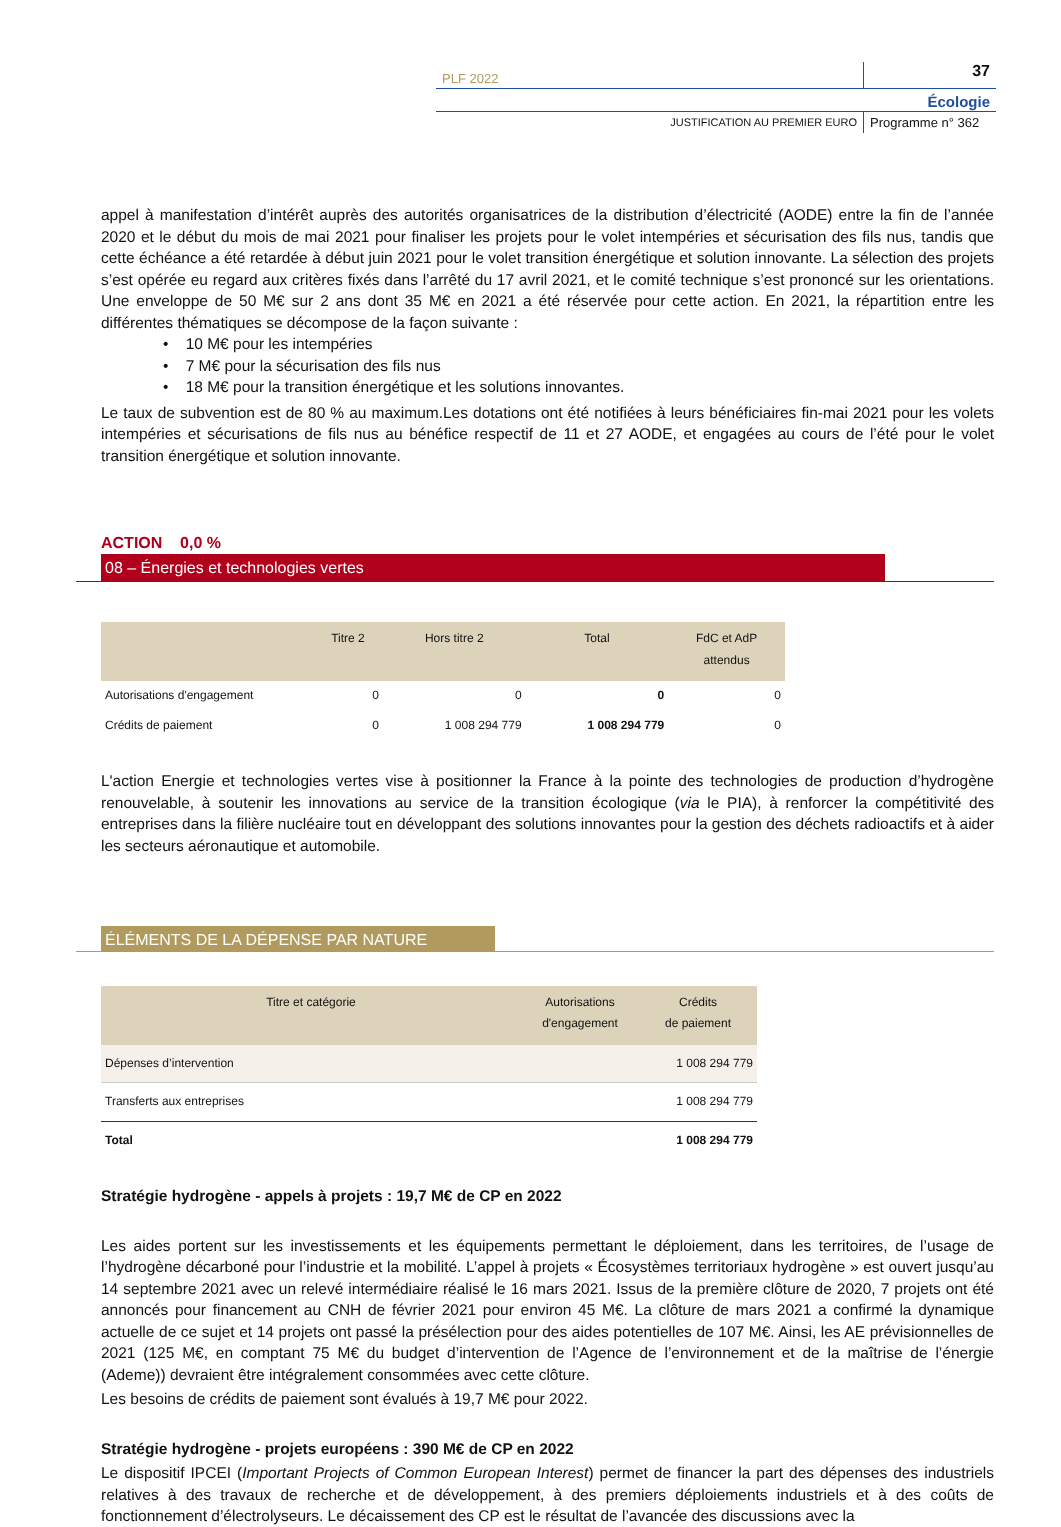PLF 2022
37
Écologie
JUSTIFICATION AU PREMIER EURO
Programme n° 362
appel à manifestation d’intérêt auprès des autorités organisatrices de la distribution d’électricité (AODE) entre la fin de l’année 2020 et le début du mois de mai 2021 pour finaliser les projets pour le volet intempéries et sécurisation des fils nus, tandis que cette échéance a été retardée à début juin 2021 pour le volet transition énergétique et solution innovante. La sélection des projets s’est opérée eu regard aux critères fixés dans l’arrêté du 17 avril 2021, et le comité technique s’est prononcé sur les orientations. Une enveloppe de 50 M€ sur 2 ans dont 35 M€ en 2021 a été réservée pour cette action. En 2021, la répartition entre les différentes thématiques se décompose de la façon suivante :
• 10 M€ pour les intempéries
• 7 M€ pour la sécurisation des fils nus
• 18 M€ pour la transition énergétique et les solutions innovantes.
Le taux de subvention est de 80 % au maximum.Les dotations ont été notifiées à leurs bénéficiaires fin-mai 2021 pour les volets intempéries et sécurisations de fils nus au bénéfice respectif de 11 et 27 AODE, et engagées au cours de l’été pour le volet transition énergétique et solution innovante.
ACTION 0,0 %
08 – Énergies et technologies vertes
| | Titre 2 | Hors titre 2 | Total | FdC et AdP attendus |
| --- | --- | --- | --- | --- |
| Autorisations d'engagement | 0 | 0 | 0 | 0 |
| Crédits de paiement | 0 | 1 008 294 779 | 1 008 294 779 | 0 |
L'action Energie et technologies vertes vise à positionner la France à la pointe des technologies de production d’hydrogène renouvelable, à soutenir les innovations au service de la transition écologique (via le PIA), à renforcer la compétitivité des entreprises dans la filière nucléaire tout en développant des solutions innovantes pour la gestion des déchets radioactifs et à aider les secteurs aéronautique et automobile.
ÉLÉMENTS DE LA DÉPENSE PAR NATURE
| Titre et catégorie | Autorisations d'engagement | Crédits de paiement |
| --- | --- | --- |
| Dépenses d’intervention | | 1 008 294 779 |
| Transferts aux entreprises | | 1 008 294 779 |
| Total | | 1 008 294 779 |
Stratégie hydrogène - appels à projets : 19,7 M€ de CP en 2022
Les aides portent sur les investissements et les équipements permettant le déploiement, dans les territoires, de l’usage de l’hydrogène décarboné pour l’industrie et la mobilité. L’appel à projets « Écosystèmes territoriaux hydrogène » est ouvert jusqu’au 14 septembre 2021 avec un relevé intermédiaire réalisé le 16 mars 2021. Issus de la première clôture de 2020, 7 projets ont été annoncés pour financement au CNH de février 2021 pour environ 45 M€. La clôture de mars 2021 a confirmé la dynamique actuelle de ce sujet et 14 projets ont passé la présélection pour des aides potentielles de 107 M€. Ainsi, les AE prévisionnelles de 2021 (125 M€, en comptant 75 M€ du budget d’intervention de l’Agence de l’environnement et de la maîtrise de l’énergie (Ademe)) devraient être intégralement consommées avec cette clôture.
Les besoins de crédits de paiement sont évalués à 19,7 M€ pour 2022.
Stratégie hydrogène - projets européens : 390 M€ de CP en 2022
Le dispositif IPCEI (Important Projects of Common European Interest) permet de financer la part des dépenses des industriels relatives à des travaux de recherche et de développement, à des premiers déploiements industriels et à des coûts de fonctionnement d’électrolyseurs. Le décaissement des CP est le résultat de l’avancée des discussions avec la